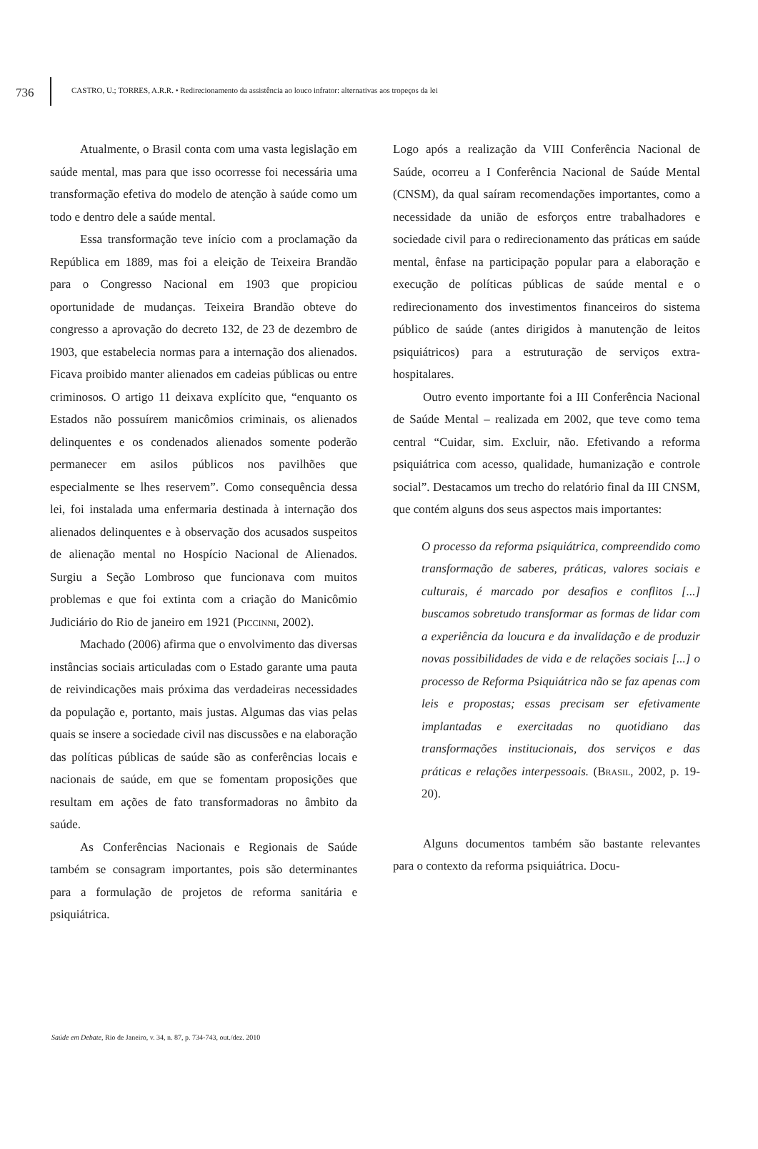736
CASTRO, U.; TORRES, A.R.R. • Redirecionamento da assistência ao louco infrator: alternativas aos tropeços da lei
Atualmente, o Brasil conta com uma vasta legislação em saúde mental, mas para que isso ocorresse foi necessária uma transformação efetiva do modelo de atenção à saúde como um todo e dentro dele a saúde mental.
Essa transformação teve início com a proclamação da República em 1889, mas foi a eleição de Teixeira Brandão para o Congresso Nacional em 1903 que propiciou oportunidade de mudanças. Teixeira Brandão obteve do congresso a aprovação do decreto 132, de 23 de dezembro de 1903, que estabelecia normas para a internação dos alienados. Ficava proibido manter alienados em cadeias públicas ou entre criminosos. O artigo 11 deixava explícito que, “enquanto os Estados não possuírem manicômios criminais, os alienados delinquentes e os condenados alienados somente poderão permanecer em asilos públicos nos pavilhões que especialmente se lhes reservem”. Como consequência dessa lei, foi instalada uma enfermaria destinada à internação dos alienados delinquentes e à observação dos acusados suspeitos de alienação mental no Hospício Nacional de Alienados. Surgiu a Seção Lombroso que funcionava com muitos problemas e que foi extinta com a criação do Manicômio Judiciário do Rio de janeiro em 1921 (Piccinni, 2002).
Machado (2006) afirma que o envolvimento das diversas instâncias sociais articuladas com o Estado garante uma pauta de reivindicações mais próxima das verdadeiras necessidades da população e, portanto, mais justas. Algumas das vias pelas quais se insere a sociedade civil nas discussões e na elaboração das políticas públicas de saúde são as conferências locais e nacionais de saúde, em que se fomentam proposições que resultam em ações de fato transformadoras no âmbito da saúde.
As Conferências Nacionais e Regionais de Saúde também se consagram importantes, pois são determinantes para a formulação de projetos de reforma sanitária e psiquiátrica.
Logo após a realização da VIII Conferência Nacional de Saúde, ocorreu a I Conferência Nacional de Saúde Mental (CNSM), da qual saíram recomendações importantes, como a necessidade da união de esforços entre trabalhadores e sociedade civil para o redirecionamento das práticas em saúde mental, ênfase na participação popular para a elaboração e execução de políticas públicas de saúde mental e o redirecionamento dos investimentos financeiros do sistema público de saúde (antes dirigidos à manutenção de leitos psiquiátricos) para a estruturação de serviços extra-hospitalares.
Outro evento importante foi a III Conferência Nacional de Saúde Mental – realizada em 2002, que teve como tema central “Cuidar, sim. Excluir, não. Efetivando a reforma psiquiátrica com acesso, qualidade, humanização e controle social”. Destacamos um trecho do relatório final da III CNSM, que contém alguns dos seus aspectos mais importantes:
O processo da reforma psiquiátrica, compreendido como transformação de saberes, práticas, valores sociais e culturais, é marcado por desafios e conflitos [...] buscamos sobretudo transformar as formas de lidar com a experiência da loucura e da invalidação e de produzir novas possibilidades de vida e de relações sociais [...] o processo de Reforma Psiquiátrica não se faz apenas com leis e propostas; essas precisam ser efetivamente implantadas e exercitadas no quotidiano das transformações institucionais, dos serviços e das práticas e relações interpessoais. (Brasil, 2002, p. 19-20).
Alguns documentos também são bastante relevantes para o contexto da reforma psiquiátrica. Docu-
Saúde em Debate, Rio de Janeiro, v. 34, n. 87, p. 734-743, out./dez. 2010